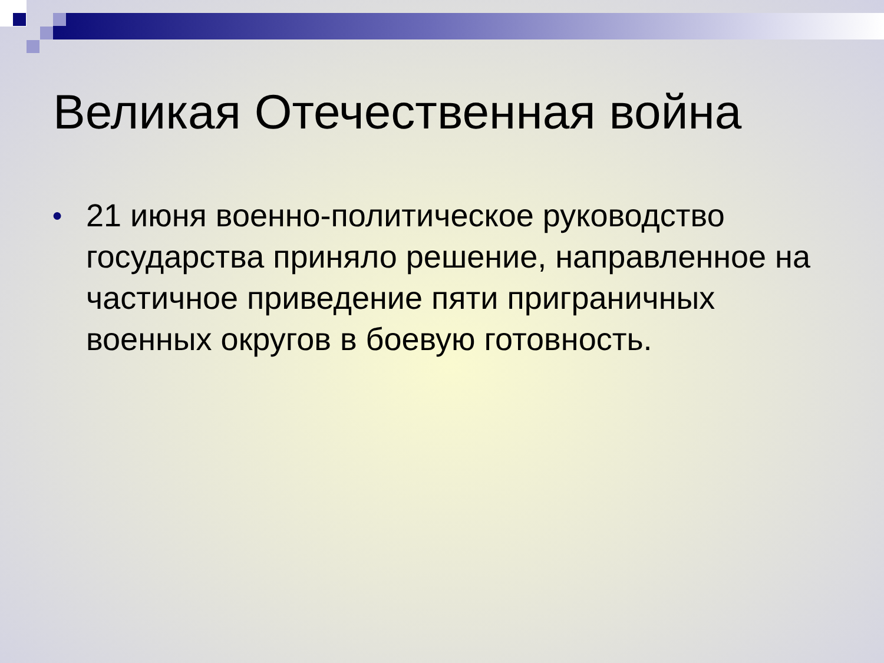Великая Отечественная война
● 21 июня военно-политическое руководство государства приняло решение, направленное на частичное приведение пяти приграничных военных округов в боевую готовность.